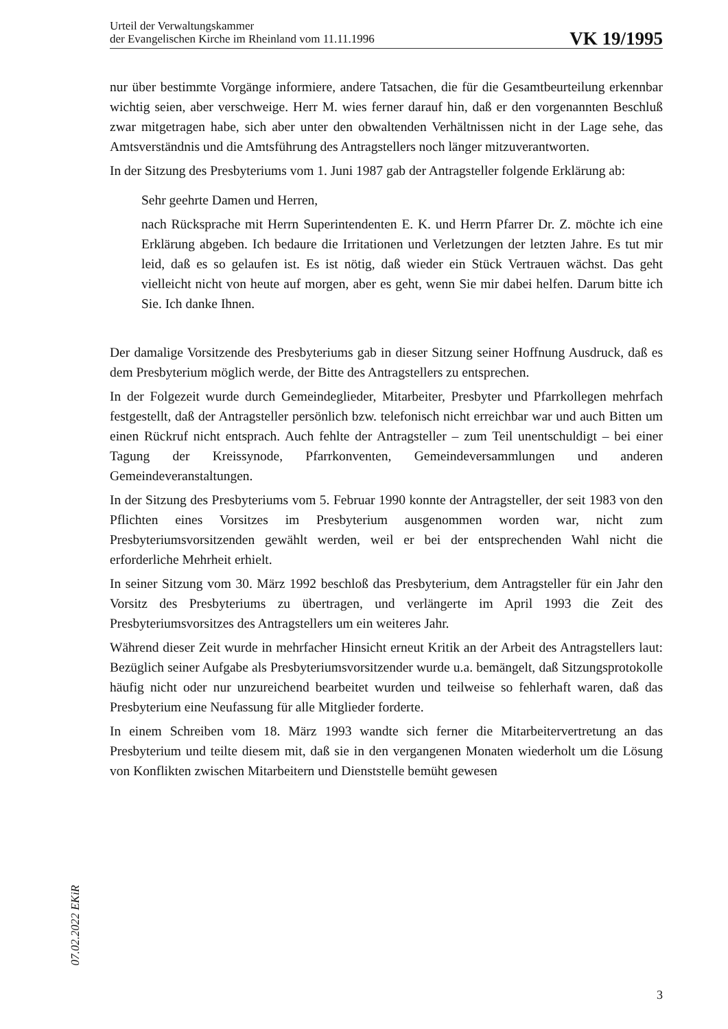Urteil der Verwaltungskammer
der Evangelischen Kirche im Rheinland vom 11.11.1996
VK 19/1995
nur über bestimmte Vorgänge informiere, andere Tatsachen, die für die Gesamtbeurteilung erkennbar wichtig seien, aber verschweige. Herr M. wies ferner darauf hin, daß er den vorgenannten Beschluß zwar mitgetragen habe, sich aber unter den obwaltenden Verhältnissen nicht in der Lage sehe, das Amtsverständnis und die Amtsführung des Antragstellers noch länger mitzuverantworten.
In der Sitzung des Presbyteriums vom 1. Juni 1987 gab der Antragsteller folgende Erklärung ab:
Sehr geehrte Damen und Herren,
nach Rücksprache mit Herrn Superintendenten E. K. und Herrn Pfarrer Dr. Z. möchte ich eine Erklärung abgeben. Ich bedaure die Irritationen und Verletzungen der letzten Jahre. Es tut mir leid, daß es so gelaufen ist. Es ist nötig, daß wieder ein Stück Vertrauen wächst. Das geht vielleicht nicht von heute auf morgen, aber es geht, wenn Sie mir dabei helfen. Darum bitte ich Sie. Ich danke Ihnen.
Der damalige Vorsitzende des Presbyteriums gab in dieser Sitzung seiner Hoffnung Ausdruck, daß es dem Presbyterium möglich werde, der Bitte des Antragstellers zu entsprechen.
In der Folgezeit wurde durch Gemeindeglieder, Mitarbeiter, Presbyter und Pfarrkollegen mehrfach festgestellt, daß der Antragsteller persönlich bzw. telefonisch nicht erreichbar war und auch Bitten um einen Rückruf nicht entsprach. Auch fehlte der Antragsteller – zum Teil unentschuldigt – bei einer Tagung der Kreissynode, Pfarrkonventen, Gemeindeversammlungen und anderen Gemeindeveranstaltungen.
In der Sitzung des Presbyteriums vom 5. Februar 1990 konnte der Antragsteller, der seit 1983 von den Pflichten eines Vorsitzes im Presbyterium ausgenommen worden war, nicht zum Presbyteriumsvorsitzenden gewählt werden, weil er bei der entsprechenden Wahl nicht die erforderliche Mehrheit erhielt.
In seiner Sitzung vom 30. März 1992 beschloß das Presbyterium, dem Antragsteller für ein Jahr den Vorsitz des Presbyteriums zu übertragen, und verlängerte im April 1993 die Zeit des Presbyteriumsvorsitzes des Antragstellers um ein weiteres Jahr.
Während dieser Zeit wurde in mehrfacher Hinsicht erneut Kritik an der Arbeit des Antragstellers laut: Bezüglich seiner Aufgabe als Presbyteriumsvorsitzender wurde u.a. bemängelt, daß Sitzungsprotokolle häufig nicht oder nur unzureichend bearbeitet wurden und teilweise so fehlerhaft waren, daß das Presbyterium eine Neufassung für alle Mitglieder forderte.
In einem Schreiben vom 18. März 1993 wandte sich ferner die Mitarbeitervertretung an das Presbyterium und teilte diesem mit, daß sie in den vergangenen Monaten wiederholt um die Lösung von Konflikten zwischen Mitarbeitern und Dienststelle bemüht gewesen
07.02.2022 EKiR
3